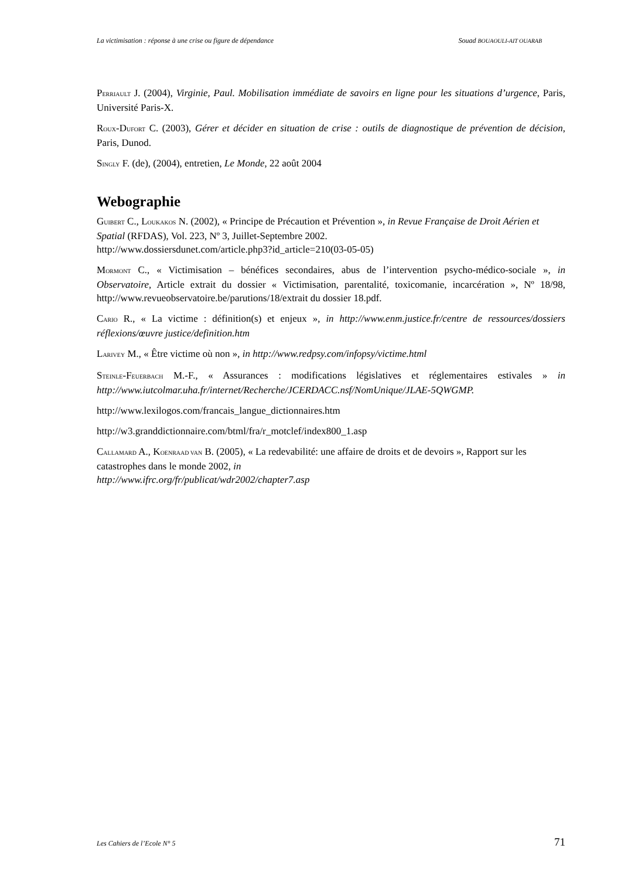La victimisation : réponse à une crise ou figure de dépendance Souad BOUAOULI-AIT OUARAB
PERRIAULT J. (2004), Virginie, Paul. Mobilisation immédiate de savoirs en ligne pour les situations d’urgence, Paris, Université Paris-X.
ROUX-DUFORT C. (2003), Gérer et décider en situation de crise : outils de diagnostique de prévention de décision, Paris, Dunod.
SINGLY F. (de), (2004), entretien, Le Monde, 22 août 2004
Webographie
GUIBERT C., LOUKAKOS N. (2002), « Principe de Précaution et Prévention », in Revue Française de Droit Aérien et Spatial (RFDAS), Vol. 223, Nº 3, Juillet-Septembre 2002.
http://www.dossiersdunet.com/article.php3?id_article=210(03-05-05)
MORMONT C., « Victimisation – bénéfices secondaires, abus de l’intervention psycho-médico-sociale », in Observatoire, Article extrait du dossier « Victimisation, parentalité, toxicomanie, incarcération », Nº 18/98, http://www.revueobservatoire.be/parutions/18/extrait du dossier 18.pdf.
CARIO R., « La victime : définition(s) et enjeux », in http://www.enm.justice.fr/centre de ressources/dossiers réflexions/œuvre justice/definition.htm
LARIVEY M., « Être victime où non », in http://www.redpsy.com/infopsy/victime.html
STEINLE-FEUERBACH M.-F., « Assurances : modifications législatives et réglementaires estivales » in http://www.iutcolmar.uha.fr/internet/Recherche/JCERDACC.nsf/NomUnique/JLAE-5QWGMP.
http://www.lexilogos.com/francais_langue_dictionnaires.htm
http://w3.granddictionnaire.com/btml/fra/r_motclef/index800_1.asp
CALLAMARD A., KOENRAAD VAN B. (2005), « La redevabilité: une affaire de droits et de devoirs », Rapport sur les catastrophes dans le monde 2002, in
http://www.ifrc.org/fr/publicat/wdr2002/chapter7.asp
Les Cahiers de l’Ecole N° 5 71